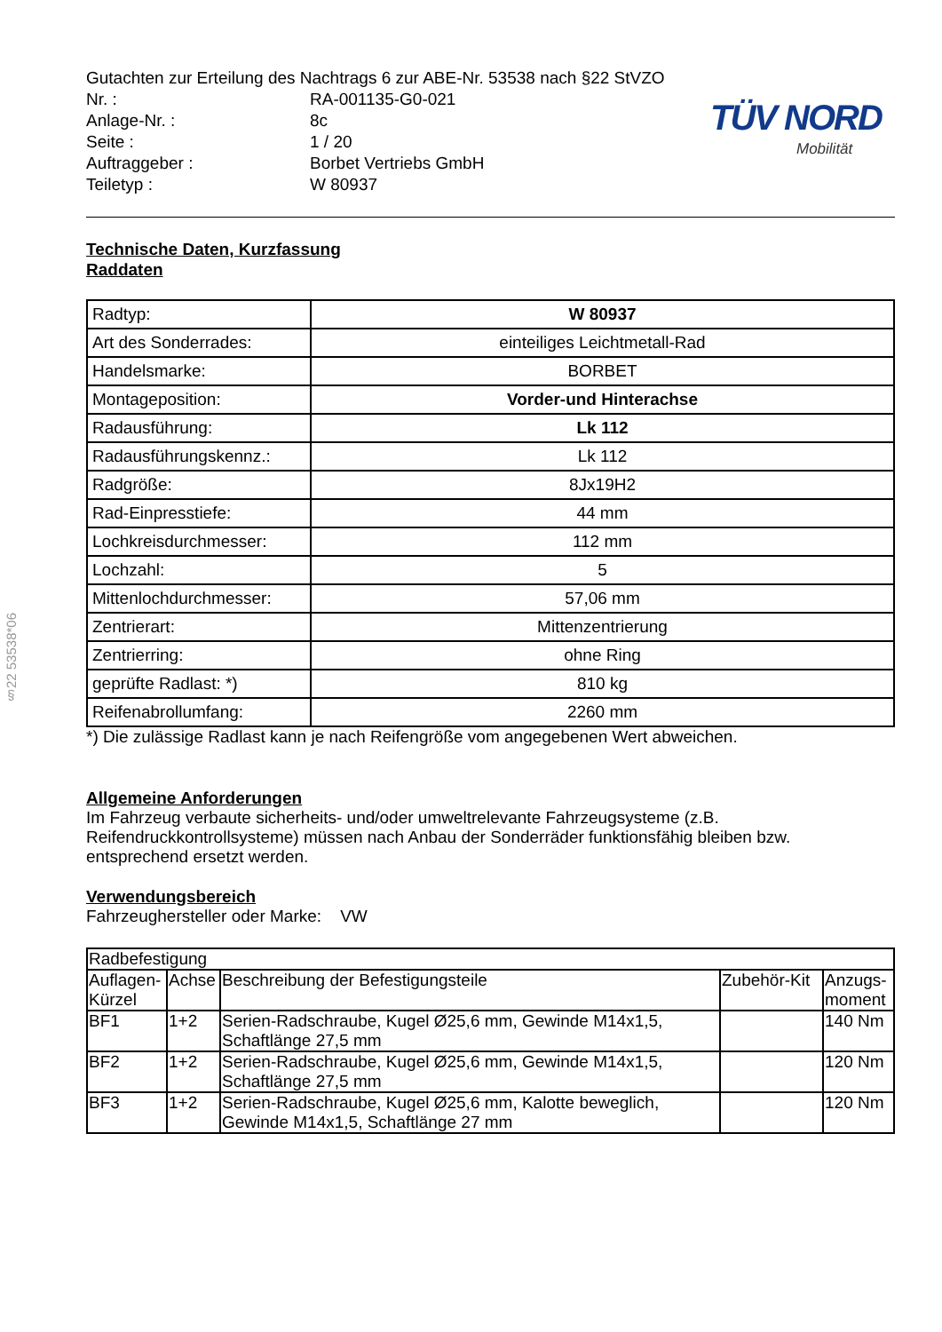TÜV NORD
Mobilität
§22 53538*06
| Gutachten zur Erteilung des Nachtrags 6 zur ABE-Nr. 53538 nach §22 StVZO | |
| Nr. : | RA-001135-G0-021 |
| Anlage-Nr. : | 8c |
| Seite : | 1 / 20 |
| Auftraggeber : | Borbet Vertriebs GmbH |
| Teiletyp : | W 80937 |
Technische Daten, Kurzfassung
Raddaten
| Radtyp: | W 80937 |
| Art des Sonderrades: | einteiliges Leichtmetall-Rad |
| Handelsmarke: | BORBET |
| Montageposition: | Vorder-und Hinterachse |
| Radausführung: | Lk 112 |
| Radausführungskennz.: | Lk 112 |
| Radgröße: | 8Jx19H2 |
| Rad-Einpresstiefe: | 44 mm |
| Lochkreisdurchmesser: | 112 mm |
| Lochzahl: | 5 |
| Mittenlochdurchmesser: | 57,06 mm |
| Zentrierart: | Mittenzentrierung |
| Zentrierring: | ohne Ring |
| geprüfte Radlast: *) | 810 kg |
| Reifenabrollumfang: | 2260 mm |
*) Die zulässige Radlast kann je nach Reifengröße vom angegebenen Wert abweichen.
Allgemeine Anforderungen
Im Fahrzeug verbaute sicherheits- und/oder umweltrelevante Fahrzeugsysteme (z.B. Reifendruckkontrollsysteme) müssen nach Anbau der Sonderräder funktionsfähig bleiben bzw. entsprechend ersetzt werden.
Verwendungsbereich
Fahrzeughersteller oder Marke: VW
| Radbefestigung | | | | |
| --- | --- | --- | --- | --- |
| Auflagen-Kürzel | Achse | Beschreibung der Befestigungsteile | Zubehör-Kit | Anzugs-moment |
| BF1 | 1+2 | Serien-Radschraube, Kugel Ø25,6 mm, Gewinde M14x1,5, Schaftlänge 27,5 mm | | 140 Nm |
| BF2 | 1+2 | Serien-Radschraube, Kugel Ø25,6 mm, Gewinde M14x1,5, Schaftlänge 27,5 mm | | 120 Nm |
| BF3 | 1+2 | Serien-Radschraube, Kugel Ø25,6 mm, Kalotte beweglich, Gewinde M14x1,5, Schaftlänge 27 mm | | 120 Nm |